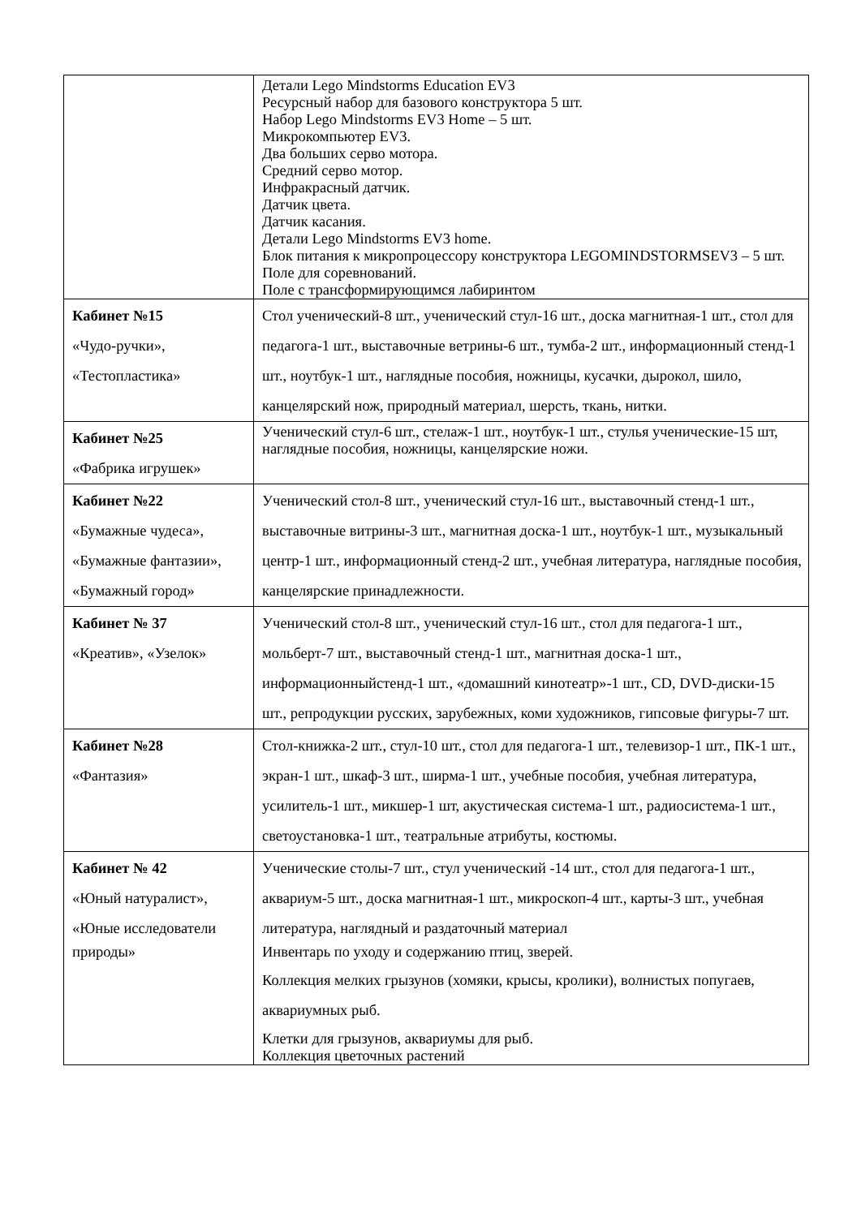| | Детали Lego Mindstorms Education EV3 Ресурсный набор для базового конструктора 5 шт. Набор Lego Mindstorms EV3 Home – 5 шт. Микрокомпьютер EV3. Два больших серво мотора. Средний серво мотор. Инфракрасный датчик. Датчик цвета. Датчик касания. Детали Lego Mindstorms EV3 home. Блок питания к микропроцессору конструктора LEGOMINDSTORMSEV3 – 5 шт. Поле для соревнований. Поле с трансформирующимся лабиринтом |
| Кабинет №15 «Чудо-ручки», «Тестопластика» | Стол ученический-8 шт., ученический стул-16 шт., доска магнитная-1 шт., стол для педагога-1 шт., выставочные ветрины-6 шт., тумба-2 шт., информационный стенд-1 шт., ноутбук-1 шт., наглядные пособия, ножницы, кусачки, дырокол, шило, канцелярский нож, природный материал, шерсть, ткань, нитки. |
| Кабинет №25 «Фабрика игрушек» | Ученический стул-6 шт., стелаж-1 шт., ноутбук-1 шт., стулья ученические-15 шт, наглядные пособия, ножницы, канцелярские ножи. |
| Кабинет №22 «Бумажные чудеса», «Бумажные фантазии», «Бумажный город» | Ученический стол-8 шт., ученический стул-16 шт., выставочный стенд-1 шт., выставочные витрины-3 шт., магнитная доска-1 шт., ноутбук-1 шт., музыкальный центр-1 шт., информационный стенд-2 шт., учебная литература, наглядные пособия, канцелярские принадлежности. |
| Кабинет № 37 «Креатив», «Узелок» | Ученический стол-8 шт., ученический стул-16 шт., стол для педагога-1 шт., мольберт-7 шт., выставочный стенд-1 шт., магнитная доска-1 шт., информационныйстенд-1 шт., «домашний кинотеатр»-1 шт., CD, DVD-диски-15 шт., репродукции русских, зарубежных, коми художников, гипсовые фигуры-7 шт. |
| Кабинет №28 «Фантазия» | Стол-книжка-2 шт., стул-10 шт., стол для педагога-1 шт., телевизор-1 шт., ПК-1 шт., экран-1 шт., шкаф-3 шт., ширма-1 шт., учебные пособия, учебная литература, усилитель-1 шт., микшер-1 шт, акустическая система-1 шт., радиосистема-1 шт., светоустановка-1 шт., театральные атрибуты, костюмы. |
| Кабинет № 42 «Юный натуралист», «Юные исследователи природы» | Ученические столы-7 шт., стул ученический -14 шт., стол для педагога-1 шт., аквариум-5 шт., доска магнитная-1 шт., микроскоп-4 шт., карты-3 шт., учебная литература, наглядный и раздаточный материал Инвентарь по уходу и содержанию птиц, зверей. Коллекция мелких грызунов (хомяки, крысы, кролики), волнистых попугаев, аквариумных рыб. Клетки для грызунов, аквариумы для рыб. Коллекция цветочных растений |